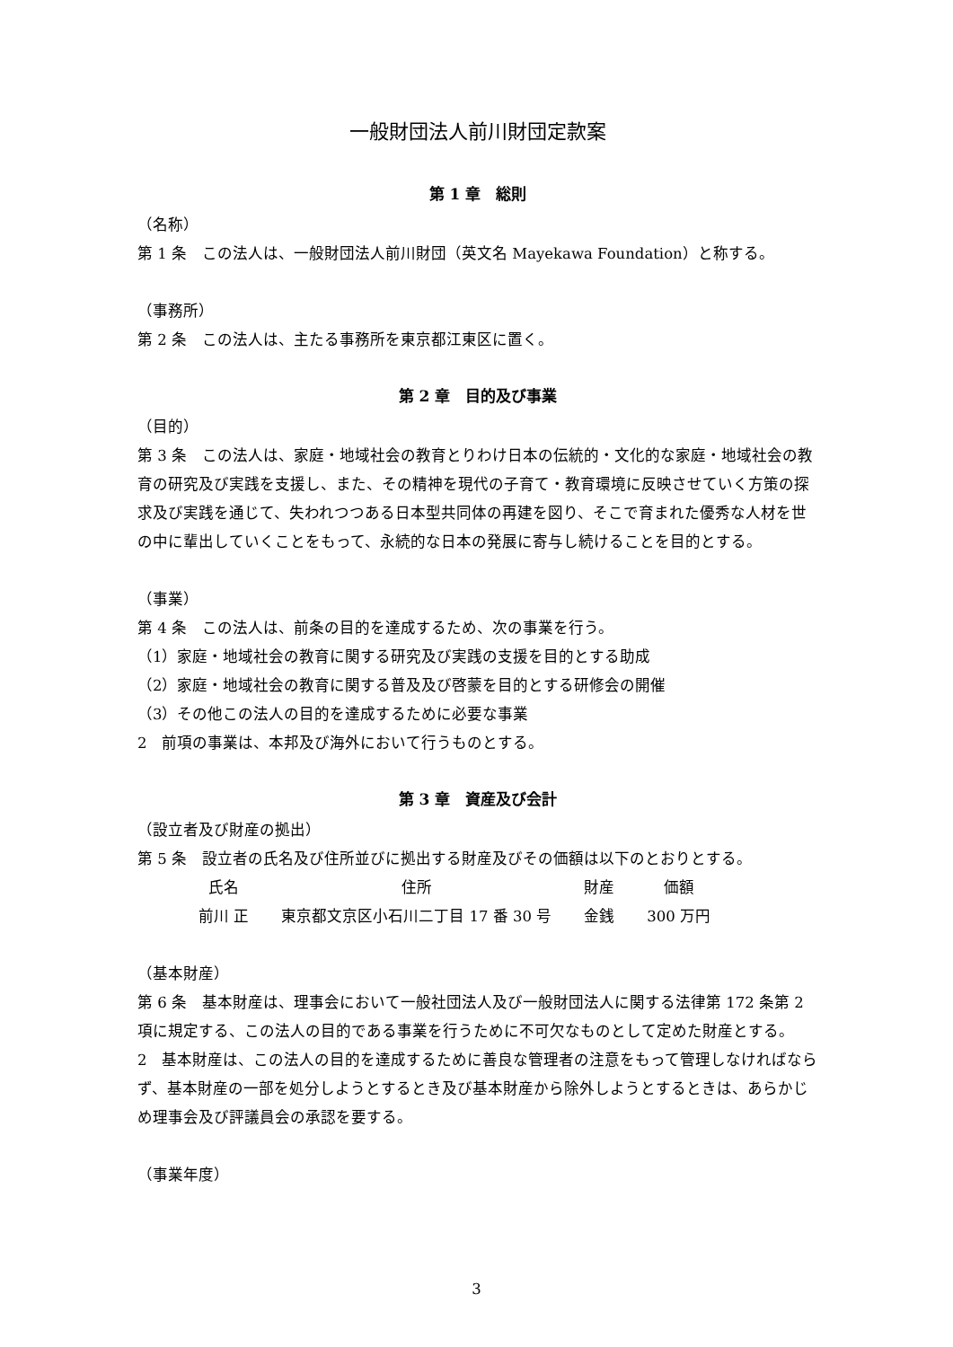一般財団法人前川財団定款案
第 1 章　総則
（名称）
第 1 条　この法人は、一般財団法人前川財団（英文名 Mayekawa Foundation）と称する。
（事務所）
第 2 条　この法人は、主たる事務所を東京都江東区に置く。
第 2 章　目的及び事業
（目的）
第 3 条　この法人は、家庭・地域社会の教育とりわけ日本の伝統的・文化的な家庭・地域社会の教育の研究及び実践を支援し、また、その精神を現代の子育て・教育環境に反映させていく方策の探求及び実践を通じて、失われつつある日本型共同体の再建を図り、そこで育まれた優秀な人材を世の中に輩出していくことをもって、永続的な日本の発展に寄与し続けることを目的とする。
（事業）
第 4 条　この法人は、前条の目的を達成するため、次の事業を行う。
（1）家庭・地域社会の教育に関する研究及び実践の支援を目的とする助成
（2）家庭・地域社会の教育に関する普及及び啓蒙を目的とする研修会の開催
（3）その他この法人の目的を達成するために必要な事業
2　前項の事業は、本邦及び海外において行うものとする。
第 3 章　資産及び会計
（設立者及び財産の拠出）
第 5 条　設立者の氏名及び住所並びに拠出する財産及びその価額は以下のとおりとする。
| 氏名 | 住所 | 財産 | 価額 |
| 前川 正 | 東京都文京区小石川二丁目 17 番 30 号 | 金銭 | 300 万円 |
（基本財産）
第 6 条　基本財産は、理事会において一般社団法人及び一般財団法人に関する法律第 172 条第 2 項に規定する、この法人の目的である事業を行うために不可欠なものとして定めた財産とする。
2　基本財産は、この法人の目的を達成するために善良な管理者の注意をもって管理しなければならず、基本財産の一部を処分しようとするとき及び基本財産から除外しようとするときは、あらかじめ理事会及び評議員会の承認を要する。
（事業年度）
3